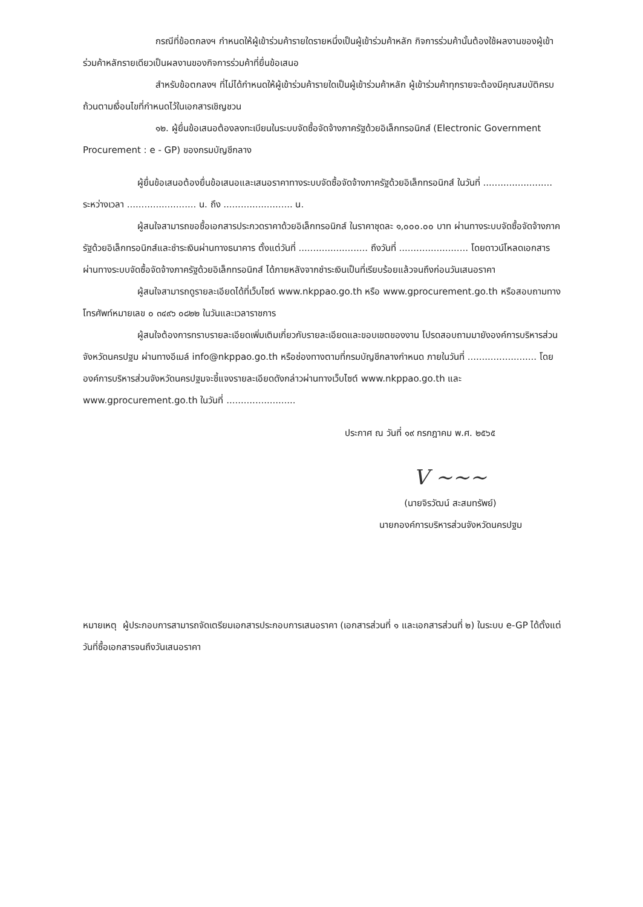กรณีที่ข้อตกลงฯ กำหนดให้ผู้เข้าร่วมค้ารายใดรายหนึ่งเป็นผู้เข้าร่วมค้าหลัก กิจการร่วมค้านั้นต้องใช้ผลงานของผู้เข้าร่วมค้าหลักรายเดียวเป็นผลงานของกิจการร่วมค้าที่ยื่นข้อเสนอ
สำหรับข้อตกลงฯ ที่ไม่ได้กำหนดให้ผู้เข้าร่วมค้ารายใดเป็นผู้เข้าร่วมค้าหลัก ผู้เข้าร่วมค้าทุกรายจะต้องมีคุณสมบัติครบถ้วนตามเงื่อนไขที่กำหนดไว้ในเอกสารเชิญชวน
๑๒. ผู้ยื่นข้อเสนอต้องลงทะเบียนในระบบจัดซื้อจัดจ้างภาครัฐด้วยอิเล็กทรอนิกส์ (Electronic Government Procurement : e - GP) ของกรมบัญชีกลาง
ผู้ยื่นข้อเสนอต้องยื่นข้อเสนอและเสนอราคาทางระบบจัดซื้อจัดจ้างภาครัฐด้วยอิเล็กทรอนิกส์ ในวันที่ ........................ ระหว่างเวลา ........................ น. ถึง ........................ น.
ผู้สนใจสามารถขอซื้อเอกสารประกวดราคาด้วยอิเล็กทรอนิกส์ ในราคาชุดละ ๑,๐๐๐.๐๐ บาท ผ่านทางระบบจัดซื้อจัดจ้างภาครัฐด้วยอิเล็กทรอนิกส์และชำระเงินผ่านทางธนาคาร ตั้งแต่วันที่ ........................ ถึงวันที่ ........................ โดยดาวน์โหลดเอกสารผ่านทางระบบจัดซื้อจัดจ้างภาครัฐด้วยอิเล็กทรอนิกส์ ได้ภายหลังจากชำระเงินเป็นที่เรียบร้อยแล้วจนถึงก่อนวันเสนอราคา
ผู้สนใจสามารถดูรายละเอียดได้ที่เว็บไซต์ www.nkppao.go.th หรือ www.gprocurement.go.th หรือสอบถามทางโทรศัพท์หมายเลข ๐ ๓๔๙๖ ๐๘๒๒ ในวันและเวลาราชการ
ผู้สนใจต้องการทราบรายละเอียดเพิ่มเติมเกี่ยวกับรายละเอียดและขอบเขตของงาน โปรดสอบถามมายังองค์การบริหารส่วนจังหวัดนครปฐม ผ่านทางอีเมล์ info@nkppao.go.th หรือช่องทางตามที่กรมบัญชีกลางกำหนด ภายในวันที่ ........................ โดยองค์การบริหารส่วนจังหวัดนครปฐมจะชี้แจงรายละเอียดดังกล่าวผ่านทางเว็บไซต์ www.nkppao.go.th และ www.gprocurement.go.th ในวันที่ ........................
ประกาศ ณ วันที่ ๑๙ กรกฎาคม พ.ศ. ๒๕๖๕
V ~~~
(นายจิรวัฒน์ สะสมทรัพย์)
นายกองค์การบริหารส่วนจังหวัดนครปฐม
หมายเหตุ ผู้ประกอบการสามารถจัดเตรียมเอกสารประกอบการเสนอราคา (เอกสารส่วนที่ ๑ และเอกสารส่วนที่ ๒) ในระบบ e-GP ได้ตั้งแต่วันที่ซื้อเอกสารจนถึงวันเสนอราคา